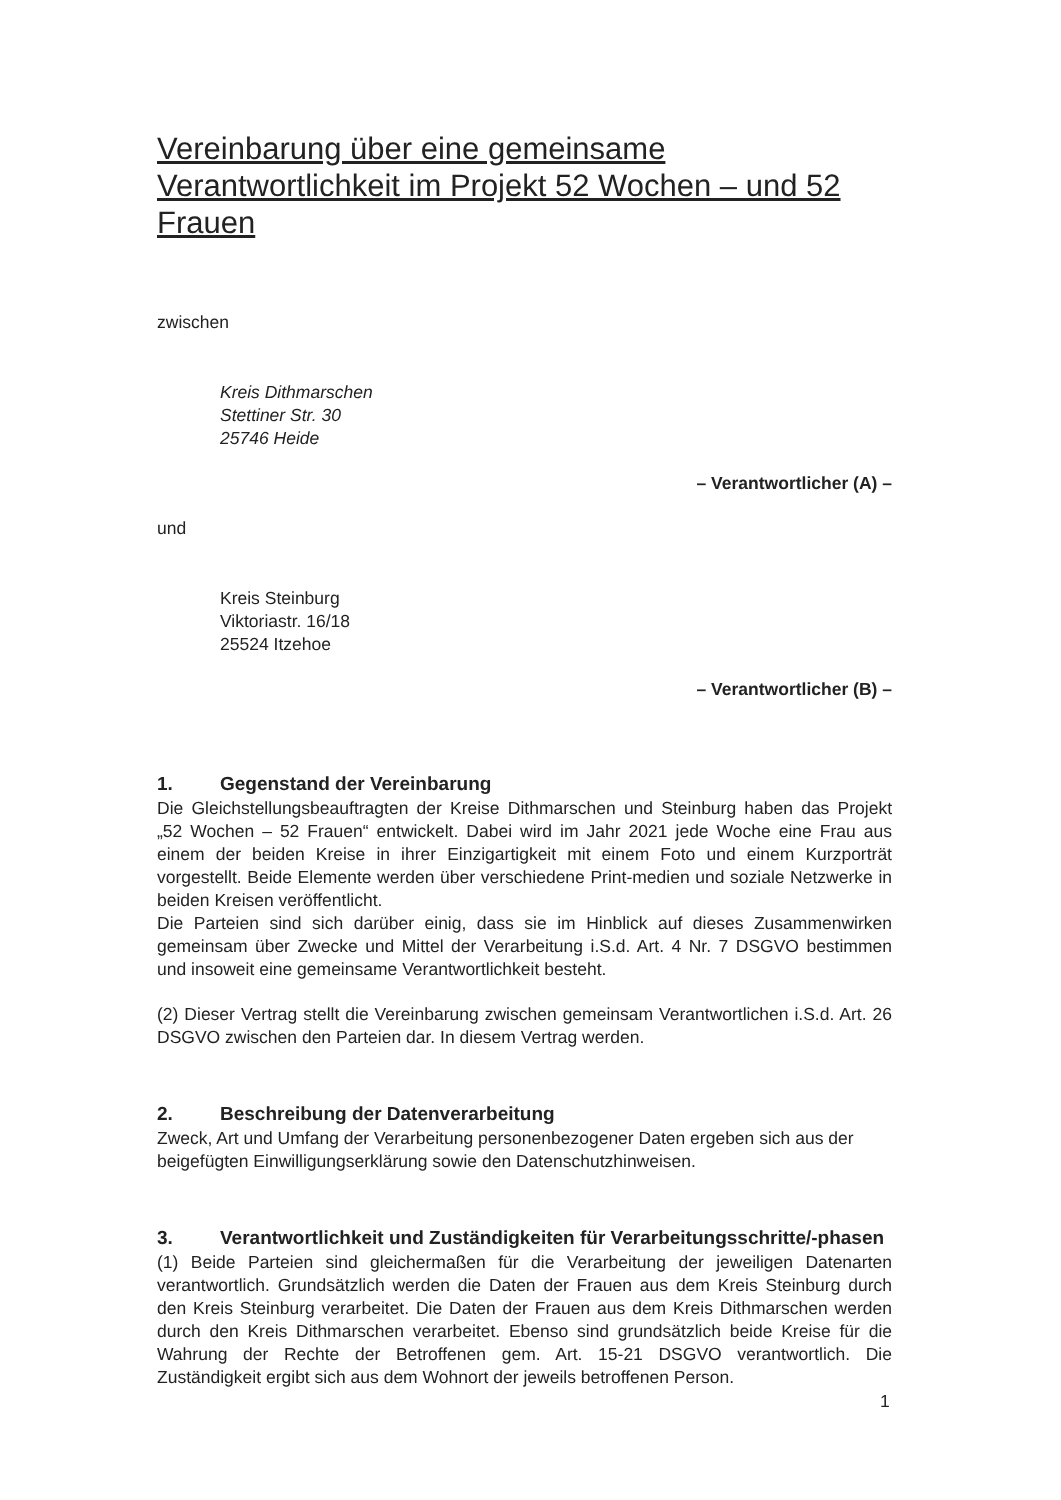Vereinbarung über eine gemeinsame Verantwortlichkeit im Projekt 52 Wochen – und 52 Frauen
zwischen
Kreis Dithmarschen
Stettiner Str. 30
25746 Heide
– Verantwortlicher (A) –
und
Kreis Steinburg
Viktoriastr. 16/18
25524 Itzehoe
– Verantwortlicher (B) –
1. Gegenstand der Vereinbarung
Die Gleichstellungsbeauftragten der Kreise Dithmarschen und Steinburg haben das Projekt „52 Wochen – 52 Frauen“ entwickelt. Dabei wird im Jahr 2021 jede Woche eine Frau aus einem der beiden Kreise in ihrer Einzigartigkeit mit einem Foto und einem Kurzporträt vorgestellt. Beide Elemente werden über verschiedene Print-medien und soziale Netzwerke in beiden Kreisen veröffentlicht.
Die Parteien sind sich darüber einig, dass sie im Hinblick auf dieses Zusammenwirken gemeinsam über Zwecke und Mittel der Verarbeitung i.S.d. Art. 4 Nr. 7 DSGVO bestimmen und insoweit eine gemeinsame Verantwortlichkeit besteht.
(2) Dieser Vertrag stellt die Vereinbarung zwischen gemeinsam Verantwortlichen i.S.d. Art. 26 DSGVO zwischen den Parteien dar. In diesem Vertrag werden.
2. Beschreibung der Datenverarbeitung
Zweck, Art und Umfang der Verarbeitung personenbezogener Daten ergeben sich aus der beigefügten Einwilligungserklärung sowie den Datenschutzhinweisen.
3. Verantwortlichkeit und Zuständigkeiten für Verarbeitungsschritte/-phasen
(1) Beide Parteien sind gleichermaßen für die Verarbeitung der jeweiligen Datenarten verantwortlich. Grundsätzlich werden die Daten der Frauen aus dem Kreis Steinburg durch den Kreis Steinburg verarbeitet. Die Daten der Frauen aus dem Kreis Dithmarschen werden durch den Kreis Dithmarschen verarbeitet. Ebenso sind grundsätzlich beide Kreise für die Wahrung der Rechte der Betroffenen gem. Art. 15-21 DSGVO verantwortlich. Die Zuständigkeit ergibt sich aus dem Wohnort der jeweils betroffenen Person.
1